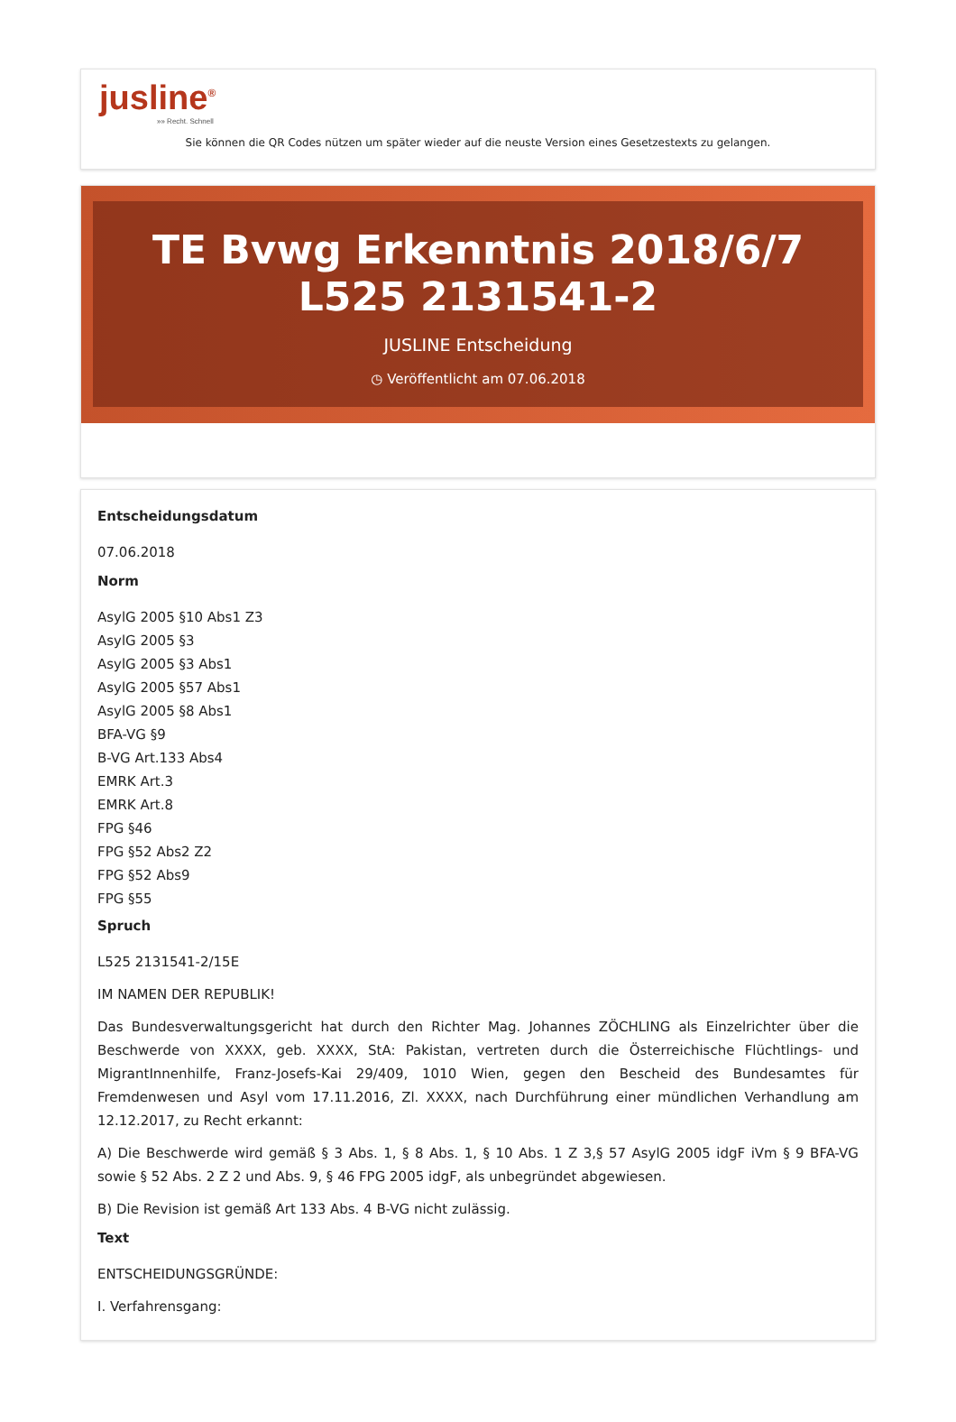jusline<sup>®</sup>
»» Recht. Schnell
Sie können die QR Codes nützen um später wieder auf die neuste Version eines Gesetzestexts zu gelangen.
TE Bvwg Erkenntnis 2018/6/7 L525 2131541-2
JUSLINE Entscheidung
◷ Veröffentlicht am 07.06.2018
Entscheidungsdatum
07.06.2018
Norm
AsylG 2005 §10 Abs1 Z3
AsylG 2005 §3
AsylG 2005 §3 Abs1
AsylG 2005 §57 Abs1
AsylG 2005 §8 Abs1
BFA-VG §9
B-VG Art.133 Abs4
EMRK Art.3
EMRK Art.8
FPG §46
FPG §52 Abs2 Z2
FPG §52 Abs9
FPG §55
Spruch
L525 2131541-2/15E
IM NAMEN DER REPUBLIK!
Das Bundesverwaltungsgericht hat durch den Richter Mag. Johannes ZÖCHLING als Einzelrichter über die Beschwerde von XXXX, geb. XXXX, StA: Pakistan, vertreten durch die Österreichische Flüchtlings- und MigrantInnenhilfe, Franz-Josefs-Kai 29/409, 1010 Wien, gegen den Bescheid des Bundesamtes für Fremdenwesen und Asyl vom 17.11.2016, Zl. XXXX, nach Durchführung einer mündlichen Verhandlung am 12.12.2017, zu Recht erkannt:
A) Die Beschwerde wird gemäß § 3 Abs. 1, § 8 Abs. 1, § 10 Abs. 1 Z 3,§ 57 AsylG 2005 idgF iVm § 9 BFA-VG sowie § 52 Abs. 2 Z 2 und Abs. 9, § 46 FPG 2005 idgF, als unbegründet abgewiesen.
B) Die Revision ist gemäß Art 133 Abs. 4 B-VG nicht zulässig.
Text
ENTSCHEIDUNGSGRÜNDE:
I. Verfahrensgang: